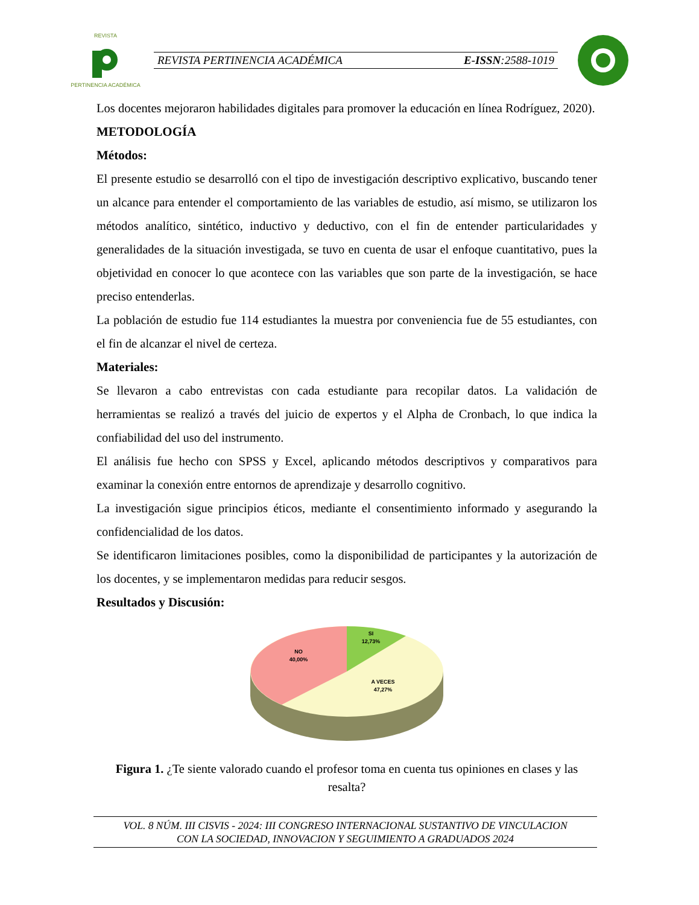REVISTA
PERTINENCIA ACADÉMICA
REVISTA PERTINENCIA ACADÉMICA E-ISSN:2588-1019
Los docentes mejoraron habilidades digitales para promover la educación en línea Rodríguez, 2020).
METODOLOGÍA
Métodos:
El presente estudio se desarrolló con el tipo de investigación descriptivo explicativo, buscando tener un alcance para entender el comportamiento de las variables de estudio, así mismo, se utilizaron los métodos analítico, sintético, inductivo y deductivo, con el fin de entender particularidades y generalidades de la situación investigada, se tuvo en cuenta de usar el enfoque cuantitativo, pues la objetividad en conocer lo que acontece con las variables que son parte de la investigación, se hace preciso entenderlas.
La población de estudio fue 114 estudiantes la muestra por conveniencia fue de 55 estudiantes, con el fin de alcanzar el nivel de certeza.
Materiales:
Se llevaron a cabo entrevistas con cada estudiante para recopilar datos. La validación de herramientas se realizó a través del juicio de expertos y el Alpha de Cronbach, lo que indica la confiabilidad del uso del instrumento.
El análisis fue hecho con SPSS y Excel, aplicando métodos descriptivos y comparativos para examinar la conexión entre entornos de aprendizaje y desarrollo cognitivo.
La investigación sigue principios éticos, mediante el consentimiento informado y asegurando la confidencialidad de los datos.
Se identificaron limitaciones posibles, como la disponibilidad de participantes y la autorización de los docentes, y se implementaron medidas para reducir sesgos.
Resultados y Discusión:
SI
12,73%
NO
40,00%
A VECES
47,27%
Figura 1. ¿Te siente valorado cuando el profesor toma en cuenta tus opiniones en clases y las resalta?
VOL. 8 NÚM. III CISVIS - 2024: III CONGRESO INTERNACIONAL SUSTANTIVO DE VINCULACION
CON LA SOCIEDAD, INNOVACION Y SEGUIMIENTO A GRADUADOS 2024